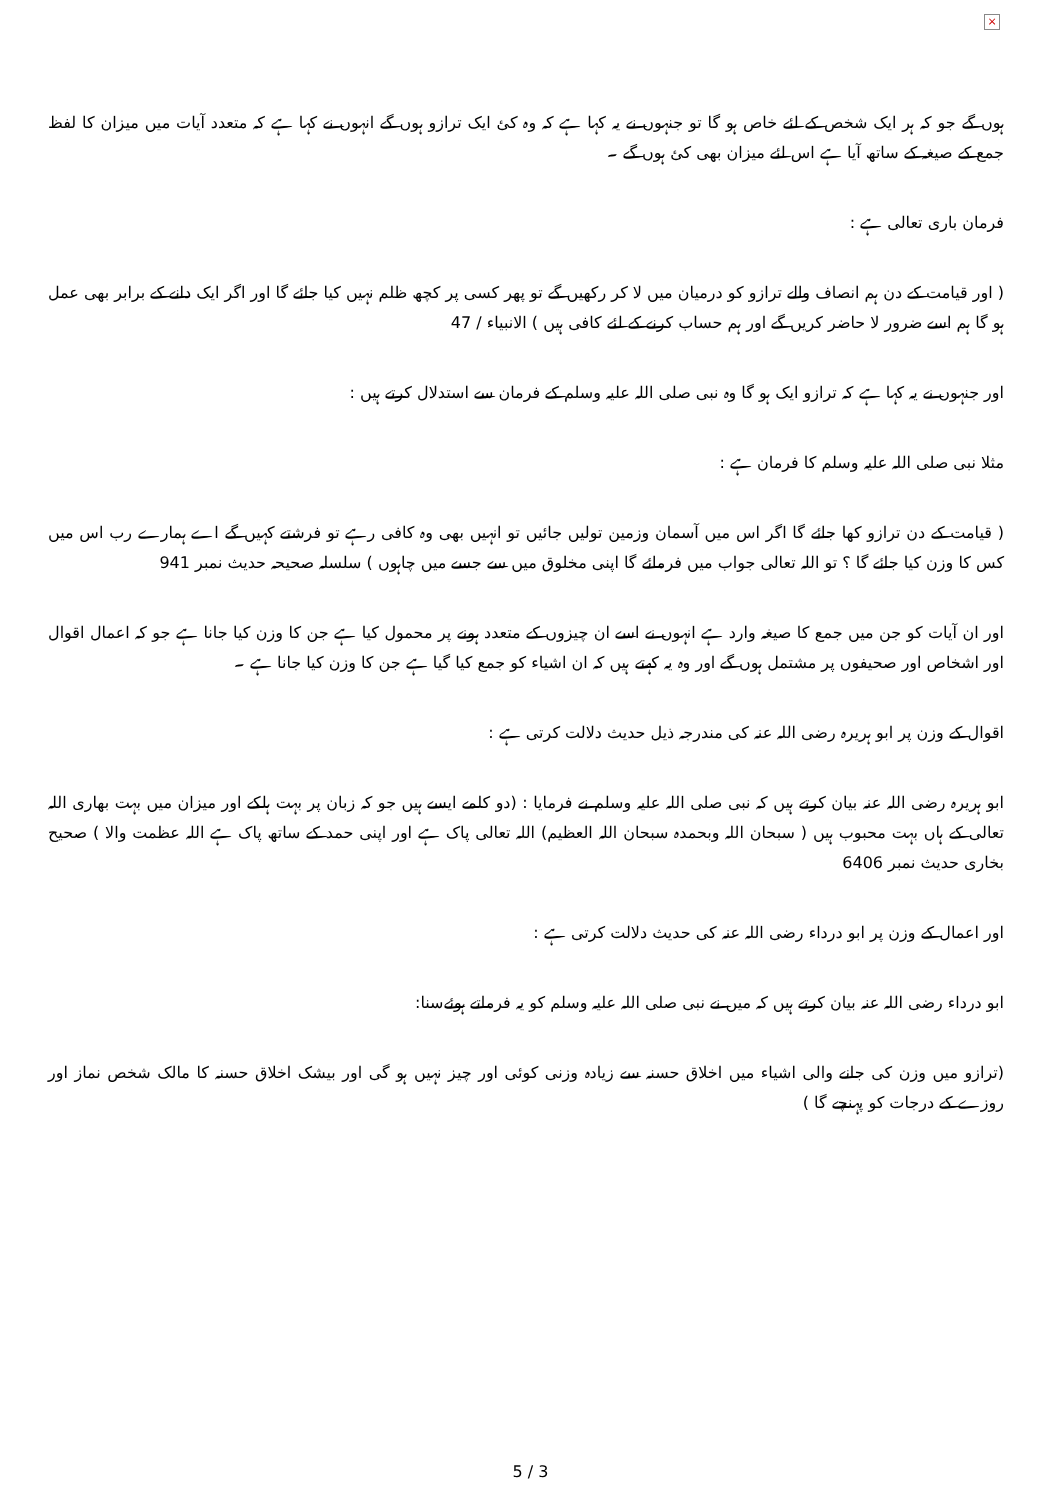×
ہوں گے جو کہ ہر ایک شخص کے لئے خاص ہو گا تو جنہوں نے یہ کہا ہے کہ وہ کئ ایک ترازو ہوں گے انہوں نے کہا ہے کہ متعدد آیات میں میزان کا لفظ جمع کے صیغہ کے ساتھ آیا ہے اس لئے میزان بھی کئ ہوں گے ۔
فرمان باری تعالی ہے :
( اور قیامت کے دن ہم انصاف والے ترازو کو درمیان میں لا کر رکھیں گے تو پھر کسی پر کچھ ظلم نہیں کیا جائے گا اور اگر ایک دانے کے برابر بھی عمل ہو گا ہم اسے ضرور لا حاضر کریں گے اور ہم حساب کرنے کے لئے کافی ہیں ) الانبیاء / 47
اور جنہوں نے یہ کہا ہے کہ ترازو ایک ہو گا وہ نبی صلی اللہ علیہ وسلم کے فرمان سے استدلال کرتے ہیں :
مثلا نبی صلی اللہ علیہ وسلم کا فرمان ہے :
( قیامت کے دن ترازو کھا جائے گا اگر اس میں آسمان وزمین تولیں جائیں تو انہیں بھی وہ کافی رہے تو فرشتے کہیں گے اے ہمارے رب اس میں کس کا وزن کیا جائے گا ؟ تو اللہ تعالی جواب میں فرمائے گا اپنی مخلوق میں سے جسے میں چاہوں ) سلسلہ صحیحہ حدیث نمبر 941
اور ان آیات کو جن میں جمع کا صیغہ وارد ہے انہوں نے اسے ان چیزوں کے متعدد ہونے پر محمول کیا ہے جن کا وزن کیا جانا ہے جو کہ اعمال اقوال اور اشخاص اور صحیفوں پر مشتمل ہوں گے اور وہ یہ کہتے ہیں کہ ان اشیاء کو جمع کیا گیا ہے جن کا وزن کیا جانا ہے ۔
اقوال کے وزن پر ابو ہریرہ رضی اللہ عنہ کی مندرجہ ذیل حدیث دلالت کرتی ہے :
ابو ہریرہ رضی اللہ عنہ بیان کرتے ہیں کہ نبی صلی اللہ علیہ وسلم نے فرمایا : (دو کلمے ایسے ہیں جو کہ زبان پر بہت ہلکے اور میزان میں بہت بھاری اللہ تعالی کے ہاں بہت محبوب ہیں ( سبحان اللہ وبحمدہ سبحان اللہ العظیم) اللہ تعالی پاک ہے اور اپنی حمد کے ساتھ پاک ہے اللہ عظمت والا ) صحیح بخاری حدیث نمبر 6406
اور اعمال کے وزن پر ابو درداء رضی اللہ عنہ کی حدیث دلالت کرتی ہے :
ابو درداء رضی اللہ عنہ بیان کرتے ہیں کہ میں نے نبی صلی اللہ علیہ وسلم کو یہ فرماتے ہوئےسنا:
(ترازو میں وزن کی جانے والی اشیاء میں اخلاق حسنہ سے زیادہ وزنی کوئی اور چیز نہیں ہو گی اور بیشک اخلاق حسنہ کا مالک شخص نماز اور روزے کے درجات کو پہنچے گا )
5 / 3